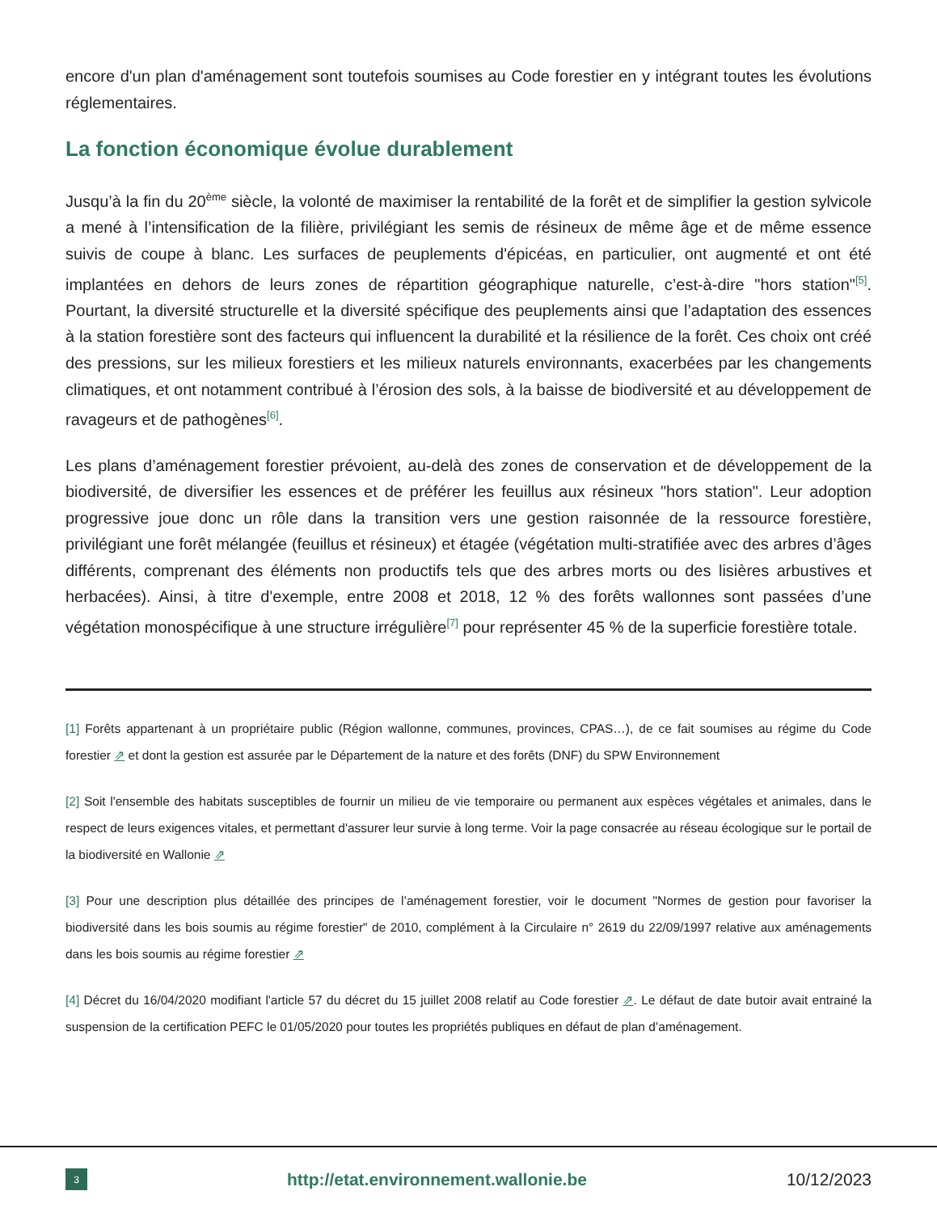encore d'un plan d'aménagement sont toutefois soumises au Code forestier en y intégrant toutes les évolutions réglementaires.
La fonction économique évolue durablement
Jusqu’à la fin du 20<sup>ème</sup> siècle, la volonté de maximiser la rentabilité de la forêt et de simplifier la gestion sylvicole a mené à l’intensification de la filière, privilégiant les semis de résineux de même âge et de même essence suivis de coupe à blanc. Les surfaces de peuplements d'épicéas, en particulier, ont augmenté et ont été implantées en dehors de leurs zones de répartition géographique naturelle, c’est-à-dire "hors station"<sup>[5]</sup>. Pourtant, la diversité structurelle et la diversité spécifique des peuplements ainsi que l’adaptation des essences à la station forestière sont des facteurs qui influencent la durabilité et la résilience de la forêt. Ces choix ont créé des pressions, sur les milieux forestiers et les milieux naturels environnants, exacerbées par les changements climatiques, et ont notamment contribué à l’érosion des sols, à la baisse de biodiversité et au développement de ravageurs et de pathogènes<sup>[6]</sup>.
Les plans d’aménagement forestier prévoient, au-delà des zones de conservation et de développement de la biodiversité, de diversifier les essences et de préférer les feuillus aux résineux "hors station". Leur adoption progressive joue donc un rôle dans la transition vers une gestion raisonnée de la ressource forestière, privilégiant une forêt mélangée (feuillus et résineux) et étagée (végétation multi-stratifiée avec des arbres d’âges différents, comprenant des éléments non productifs tels que des arbres morts ou des lisières arbustives et herbacées). Ainsi, à titre d'exemple, entre 2008 et 2018, 12 % des forêts wallonnes sont passées d’une végétation monospécifique à une structure irrégulière<sup>[7]</sup> pour représenter 45 % de la superficie forestière totale.
[1] Forêts appartenant à un propriétaire public (Région wallonne, communes, provinces, CPAS…), de ce fait soumises au régime du Code forestier ⇗ et dont la gestion est assurée par le Département de la nature et des forêts (DNF) du SPW Environnement
[2] Soit l'ensemble des habitats susceptibles de fournir un milieu de vie temporaire ou permanent aux espèces végétales et animales, dans le respect de leurs exigences vitales, et permettant d'assurer leur survie à long terme. Voir la page consacrée au réseau écologique sur le portail de la biodiversité en Wallonie ⇗
[3] Pour une description plus détaillée des principes de l’aménagement forestier, voir le document "Normes de gestion pour favoriser la biodiversité dans les bois soumis au régime forestier" de 2010, complément à la Circulaire n° 2619 du 22/09/1997 relative aux aménagements dans les bois soumis au régime forestier ⇗
[4] Décret du 16/04/2020 modifiant l'article 57 du décret du 15 juillet 2008 relatif au Code forestier ⇗. Le défaut de date butoir avait entrainé la suspension de la certification PEFC le 01/05/2020 pour toutes les propriétés publiques en défaut de plan d’aménagement.
3 http://etat.environnement.wallonie.be 10/12/2023